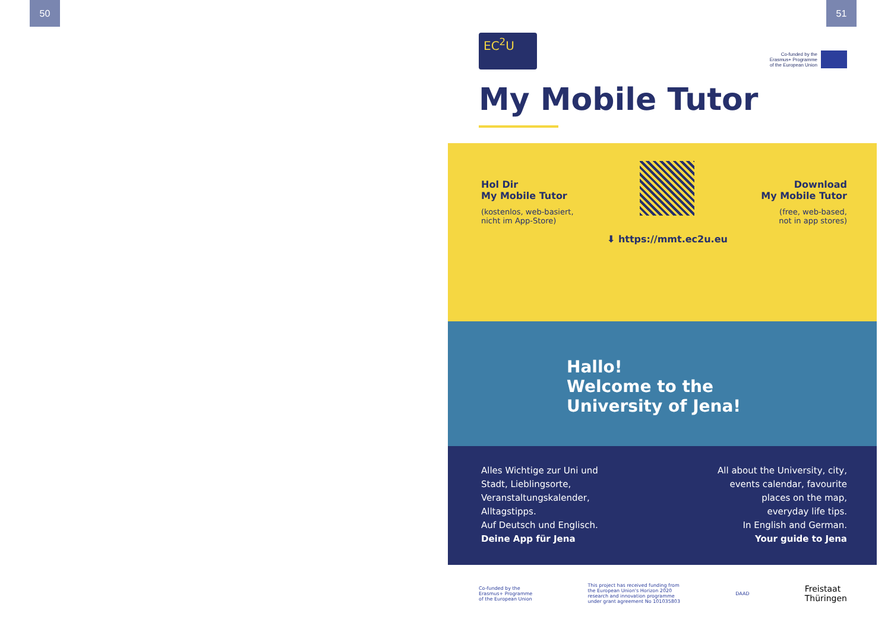50 51
EC<sup>2</sup>U
Co-funded by the
Erasmus+ Programme
of the European Union
My Mobile Tutor
Hol Dir
My Mobile Tutor
(kostenlos, web-basiert,
nicht im App-Store)
⬇ https://mmt.ec2u.eu Download
My Mobile Tutor
(free, web-based,
not in app stores)
Hallo!
Welcome to the
University of Jena!
Alles Wichtige zur Uni und
Stadt, Lieblingsorte,
Veranstaltungskalender,
Alltagstipps.
Auf Deutsch und Englisch.
Deine App für Jena
All about the University, city,
events calendar, favourite
places on the map,
everyday life tips.
In English and German.
Your guide to Jena
Co-funded by the
Erasmus+ Programme
of the European Union This project has received funding from
the European Union's Horizon 2020
research and innovation programme
under grant agreement No 101035803 DAAD Freistaat
Thüringen